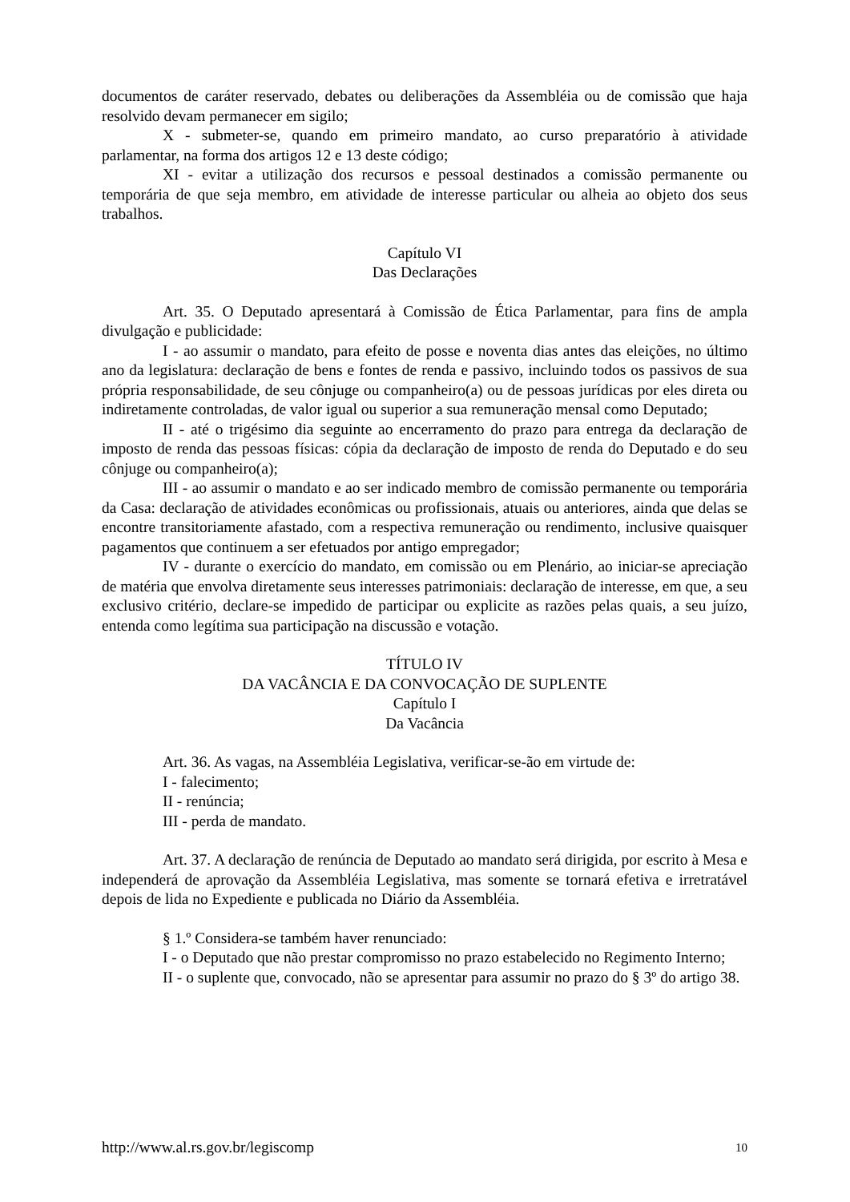documentos de caráter reservado, debates ou deliberações da Assembléia ou de comissão que haja resolvido devam permanecer em sigilo;
X - submeter-se, quando em primeiro mandato, ao curso preparatório à atividade parlamentar, na forma dos artigos 12 e 13 deste código;
XI - evitar a utilização dos recursos e pessoal destinados a comissão permanente ou temporária de que seja membro, em atividade de interesse particular ou alheia ao objeto dos seus trabalhos.
Capítulo VI
Das Declarações
Art. 35. O Deputado apresentará à Comissão de Ética Parlamentar, para fins de ampla divulgação e publicidade:
I - ao assumir o mandato, para efeito de posse e noventa dias antes das eleições, no último ano da legislatura: declaração de bens e fontes de renda e passivo, incluindo todos os passivos de sua própria responsabilidade, de seu cônjuge ou companheiro(a) ou de pessoas jurídicas por eles direta ou indiretamente controladas, de valor igual ou superior a sua remuneração mensal como Deputado;
II - até o trigésimo dia seguinte ao encerramento do prazo para entrega da declaração de imposto de renda das pessoas físicas: cópia da declaração de imposto de renda do Deputado e do seu cônjuge ou companheiro(a);
III - ao assumir o mandato e ao ser indicado membro de comissão permanente ou temporária da Casa: declaração de atividades econômicas ou profissionais, atuais ou anteriores, ainda que delas se encontre transitoriamente afastado, com a respectiva remuneração ou rendimento, inclusive quaisquer pagamentos que continuem a ser efetuados por antigo empregador;
IV - durante o exercício do mandato, em comissão ou em Plenário, ao iniciar-se apreciação de matéria que envolva diretamente seus interesses patrimoniais: declaração de interesse, em que, a seu exclusivo critério, declare-se impedido de participar ou explicite as razões pelas quais, a seu juízo, entenda como legítima sua participação na discussão e votação.
TÍTULO IV
DA VACÂNCIA E DA CONVOCAÇÃO DE SUPLENTE
Capítulo I
Da Vacância
Art. 36. As vagas, na Assembléia Legislativa, verificar-se-ão em virtude de:
I - falecimento;
II - renúncia;
III - perda de mandato.
Art. 37. A declaração de renúncia de Deputado ao mandato será dirigida, por escrito à Mesa e independerá de aprovação da Assembléia Legislativa, mas somente se tornará efetiva e irretratável depois de lida no Expediente e publicada no Diário da Assembléia.
§ 1.º Considera-se também haver renunciado:
I - o Deputado que não prestar compromisso no prazo estabelecido no Regimento Interno;
II - o suplente que, convocado, não se apresentar para assumir no prazo do § 3º do artigo 38.
http://www.al.rs.gov.br/legiscomp 10